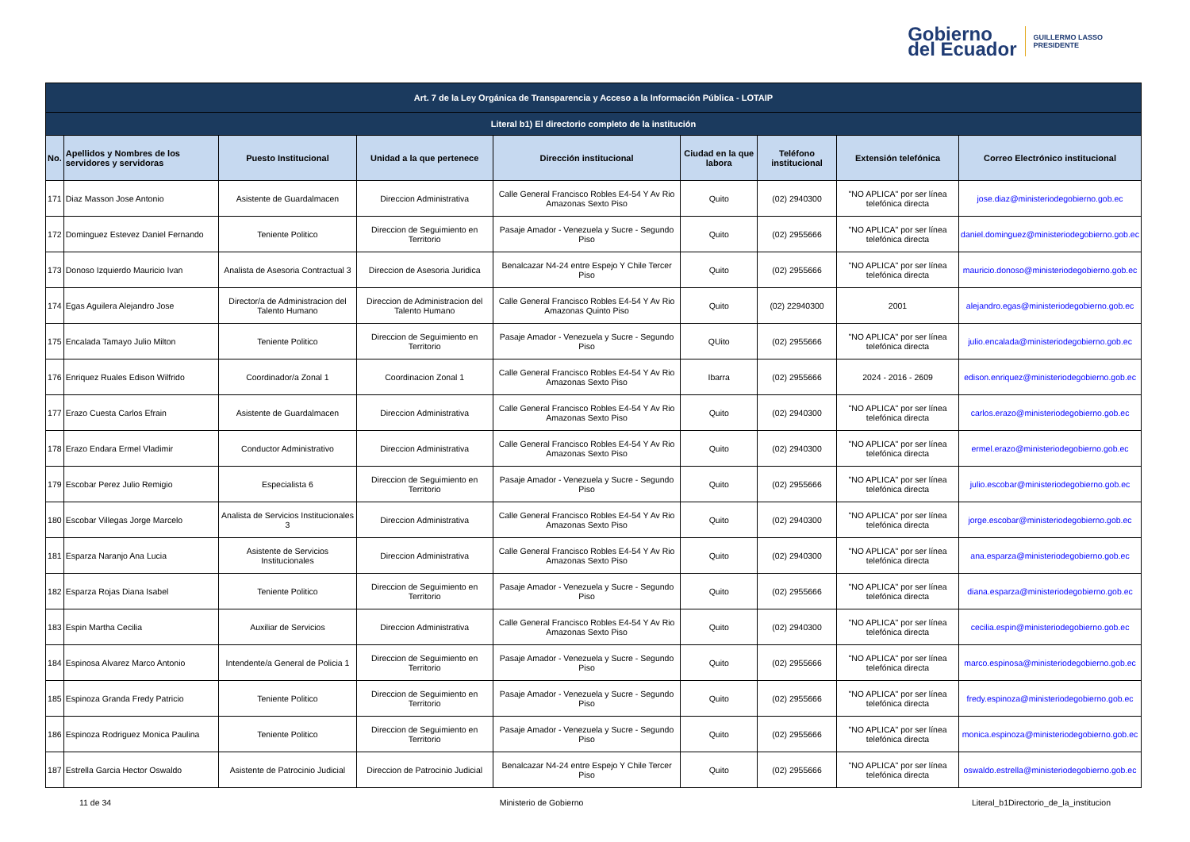Gobierno
del Ecuador
GUILLERMO LASSO
PRESIDENTE
| Art. 7 de la Ley Orgánica de Transparencia y Acceso a la Información Pública - LOTAIP | | | | | | | | |
| --- | --- | --- | --- | --- | --- | --- | --- | --- |
| Literal b1) El directorio completo de la institución | | | | | | | | |
| No. | Apellidos y Nombres de los servidores y servidoras | Puesto Institucional | Unidad a la que pertenece | Dirección institucional | Ciudad en la que labora | Teléfono institucional | Extensión telefónica | Correo Electrónico institucional |
| 171 | Diaz Masson Jose Antonio | Asistente de Guardalmacen | Direccion Administrativa | Calle General Francisco Robles E4-54 Y Av Rio Amazonas Sexto Piso | Quito | (02) 2940300 | "NO APLICA" por ser línea telefónica directa | jose.diaz@ministeriodegobierno.gob.ec |
| 172 | Dominguez Estevez Daniel Fernando | Teniente Politico | Direccion de Seguimiento en Territorio | Pasaje Amador - Venezuela y Sucre - Segundo Piso | Quito | (02) 2955666 | "NO APLICA" por ser línea telefónica directa | daniel.dominguez@ministeriodegobierno.gob.ec |
| 173 | Donoso Izquierdo Mauricio Ivan | Analista de Asesoria Contractual 3 | Direccion de Asesoria Juridica | Benalcazar N4-24 entre Espejo Y Chile Tercer Piso | Quito | (02) 2955666 | "NO APLICA" por ser línea telefónica directa | mauricio.donoso@ministeriodegobierno.gob.ec |
| 174 | Egas Aguilera Alejandro Jose | Director/a de Administracion del Talento Humano | Direccion de Administracion del Talento Humano | Calle General Francisco Robles E4-54 Y Av Rio Amazonas Quinto Piso | Quito | (02) 22940300 | 2001 | alejandro.egas@ministeriodegobierno.gob.ec |
| 175 | Encalada Tamayo Julio Milton | Teniente Politico | Direccion de Seguimiento en Territorio | Pasaje Amador - Venezuela y Sucre - Segundo Piso | QUito | (02) 2955666 | "NO APLICA" por ser línea telefónica directa | julio.encalada@ministeriodegobierno.gob.ec |
| 176 | Enriquez Ruales Edison Wilfrido | Coordinador/a Zonal 1 | Coordinacion Zonal 1 | Calle General Francisco Robles E4-54 Y Av Rio Amazonas Sexto Piso | Ibarra | (02) 2955666 | 2024 - 2016 - 2609 | edison.enriquez@ministeriodegobierno.gob.ec |
| 177 | Erazo Cuesta Carlos Efrain | Asistente de Guardalmacen | Direccion Administrativa | Calle General Francisco Robles E4-54 Y Av Rio Amazonas Sexto Piso | Quito | (02) 2940300 | "NO APLICA" por ser línea telefónica directa | carlos.erazo@ministeriodegobierno.gob.ec |
| 178 | Erazo Endara Ermel Vladimir | Conductor Administrativo | Direccion Administrativa | Calle General Francisco Robles E4-54 Y Av Rio Amazonas Sexto Piso | Quito | (02) 2940300 | "NO APLICA" por ser línea telefónica directa | ermel.erazo@ministeriodegobierno.gob.ec |
| 179 | Escobar Perez Julio Remigio | Especialista 6 | Direccion de Seguimiento en Territorio | Pasaje Amador - Venezuela y Sucre - Segundo Piso | Quito | (02) 2955666 | "NO APLICA" por ser línea telefónica directa | julio.escobar@ministeriodegobierno.gob.ec |
| 180 | Escobar Villegas Jorge Marcelo | Analista de Servicios Institucionales 3 | Direccion Administrativa | Calle General Francisco Robles E4-54 Y Av Rio Amazonas Sexto Piso | Quito | (02) 2940300 | "NO APLICA" por ser línea telefónica directa | jorge.escobar@ministeriodegobierno.gob.ec |
| 181 | Esparza Naranjo Ana Lucia | Asistente de Servicios Institucionales | Direccion Administrativa | Calle General Francisco Robles E4-54 Y Av Rio Amazonas Sexto Piso | Quito | (02) 2940300 | "NO APLICA" por ser línea telefónica directa | ana.esparza@ministeriodegobierno.gob.ec |
| 182 | Esparza Rojas Diana Isabel | Teniente Politico | Direccion de Seguimiento en Territorio | Pasaje Amador - Venezuela y Sucre - Segundo Piso | Quito | (02) 2955666 | "NO APLICA" por ser línea telefónica directa | diana.esparza@ministeriodegobierno.gob.ec |
| 183 | Espin Martha Cecilia | Auxiliar de Servicios | Direccion Administrativa | Calle General Francisco Robles E4-54 Y Av Rio Amazonas Sexto Piso | Quito | (02) 2940300 | "NO APLICA" por ser línea telefónica directa | cecilia.espin@ministeriodegobierno.gob.ec |
| 184 | Espinosa Alvarez Marco Antonio | Intendente/a General de Policia 1 | Direccion de Seguimiento en Territorio | Pasaje Amador - Venezuela y Sucre - Segundo Piso | Quito | (02) 2955666 | "NO APLICA" por ser línea telefónica directa | marco.espinosa@ministeriodegobierno.gob.ec |
| 185 | Espinoza Granda Fredy Patricio | Teniente Politico | Direccion de Seguimiento en Territorio | Pasaje Amador - Venezuela y Sucre - Segundo Piso | Quito | (02) 2955666 | "NO APLICA" por ser línea telefónica directa | fredy.espinoza@ministeriodegobierno.gob.ec |
| 186 | Espinoza Rodriguez Monica Paulina | Teniente Politico | Direccion de Seguimiento en Territorio | Pasaje Amador - Venezuela y Sucre - Segundo Piso | Quito | (02) 2955666 | "NO APLICA" por ser línea telefónica directa | monica.espinoza@ministeriodegobierno.gob.ec |
| 187 | Estrella Garcia Hector Oswaldo | Asistente de Patrocinio Judicial | Direccion de Patrocinio Judicial | Benalcazar N4-24 entre Espejo Y Chile Tercer Piso | Quito | (02) 2955666 | "NO APLICA" por ser línea telefónica directa | oswaldo.estrella@ministeriodegobierno.gob.ec |
11 de 34 Ministerio de Gobierno Literal_b1Directorio_de_la_institucion